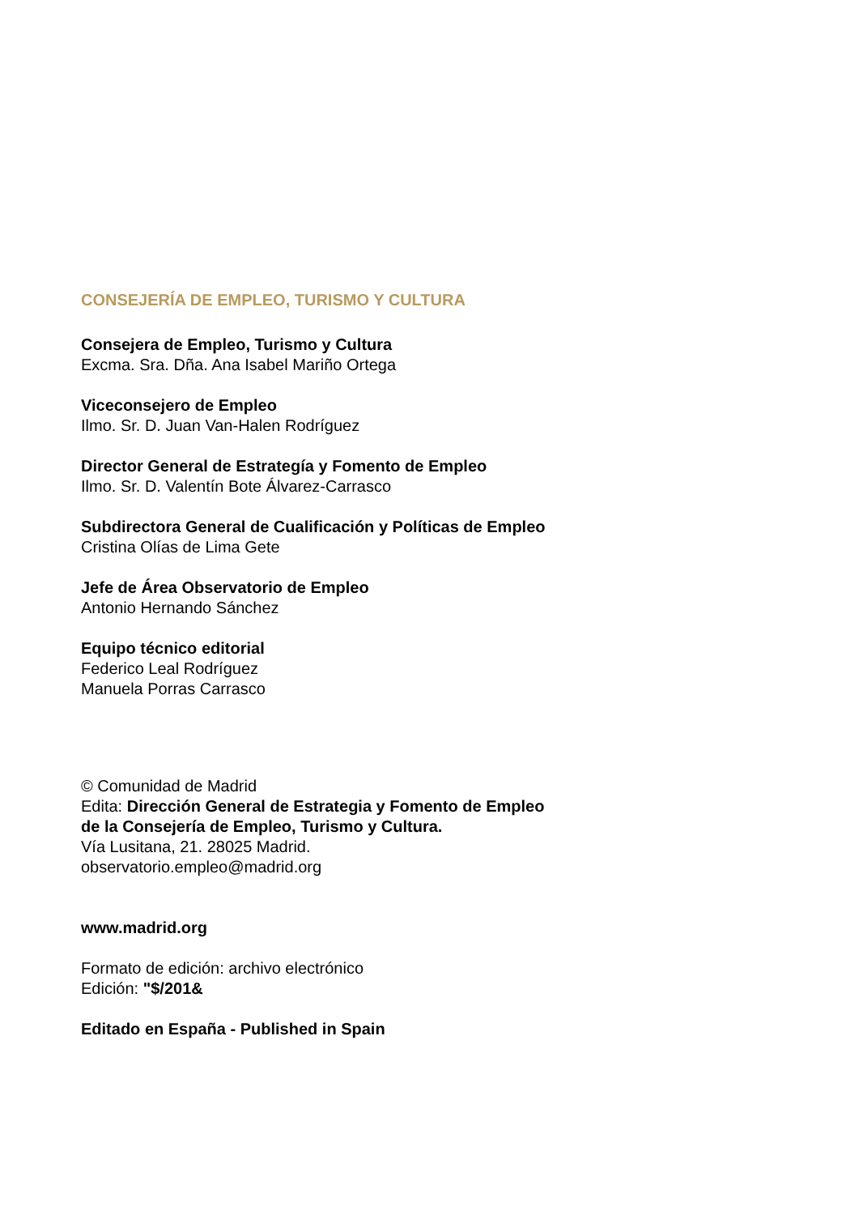CONSEJERÍA DE EMPLEO, TURISMO Y CULTURA
Consejera de Empleo, Turismo y Cultura
Excma. Sra. Dña. Ana Isabel Mariño Ortega
Viceconsejero de Empleo
Ilmo. Sr. D. Juan Van-Halen Rodríguez
Director General de Estrategía y Fomento de Empleo
Ilmo. Sr. D. Valentín Bote Álvarez-Carrasco
Subdirectora General de Cualificación y Políticas de Empleo
Cristina Olías de Lima Gete
Jefe de Área Observatorio de Empleo
Antonio Hernando Sánchez
Equipo técnico editorial
Federico Leal Rodríguez
Manuela Porras Carrasco
© Comunidad de Madrid
Edita: Dirección General de Estrategia y Fomento de Empleo
de la Consejería de Empleo, Turismo y Cultura.
Vía Lusitana, 21. 28025 Madrid.
observatorio.empleo@madrid.org
www.madrid.org
Formato de edición: archivo electrónico
Edición: "$/201&
Editado en España - Published in Spain